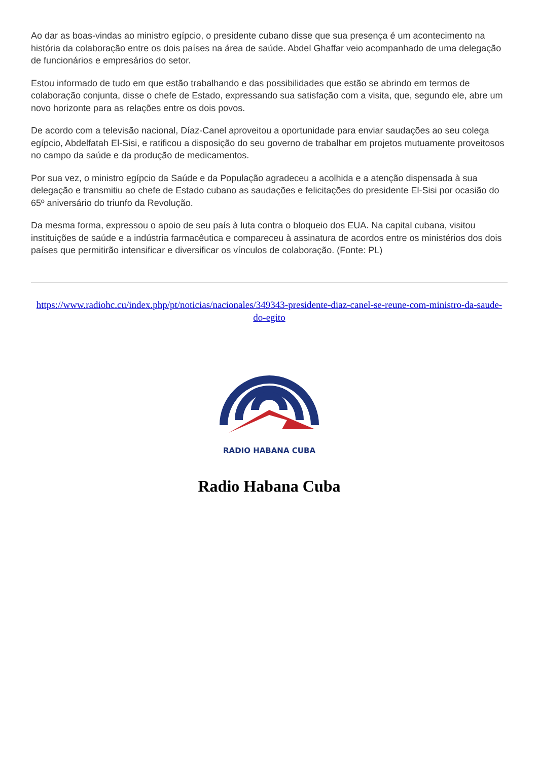Ao dar as boas-vindas ao ministro egípcio, o presidente cubano disse que sua presença é um acontecimento na história da colaboração entre os dois países na área de saúde. Abdel Ghaffar veio acompanhado de uma delegação de funcionários e empresários do setor.
Estou informado de tudo em que estão trabalhando e das possibilidades que estão se abrindo em termos de colaboração conjunta, disse o chefe de Estado, expressando sua satisfação com a visita, que, segundo ele, abre um novo horizonte para as relações entre os dois povos.
De acordo com a televisão nacional, Díaz-Canel aproveitou a oportunidade para enviar saudações ao seu colega egípcio, Abdelfatah El-Sisi, e ratificou a disposição do seu governo de trabalhar em projetos mutuamente proveitosos no campo da saúde e da produção de medicamentos.
Por sua vez, o ministro egípcio da Saúde e da População agradeceu a acolhida e a atenção dispensada à sua delegação e transmitiu ao chefe de Estado cubano as saudações e felicitações do presidente El-Sisi por ocasião do 65º aniversário do triunfo da Revolução.
Da mesma forma, expressou o apoio de seu país à luta contra o bloqueio dos EUA. Na capital cubana, visitou instituições de saúde e a indústria farmacêutica e compareceu à assinatura de acordos entre os ministérios dos dois países que permitirão intensificar e diversificar os vínculos de colaboração. (Fonte: PL)
https://www.radiohc.cu/index.php/pt/noticias/nacionales/349343-presidente-diaz-canel-se-reune-com-ministro-da-saude-do-egito
RADIO HABANA CUBA
Radio Habana Cuba